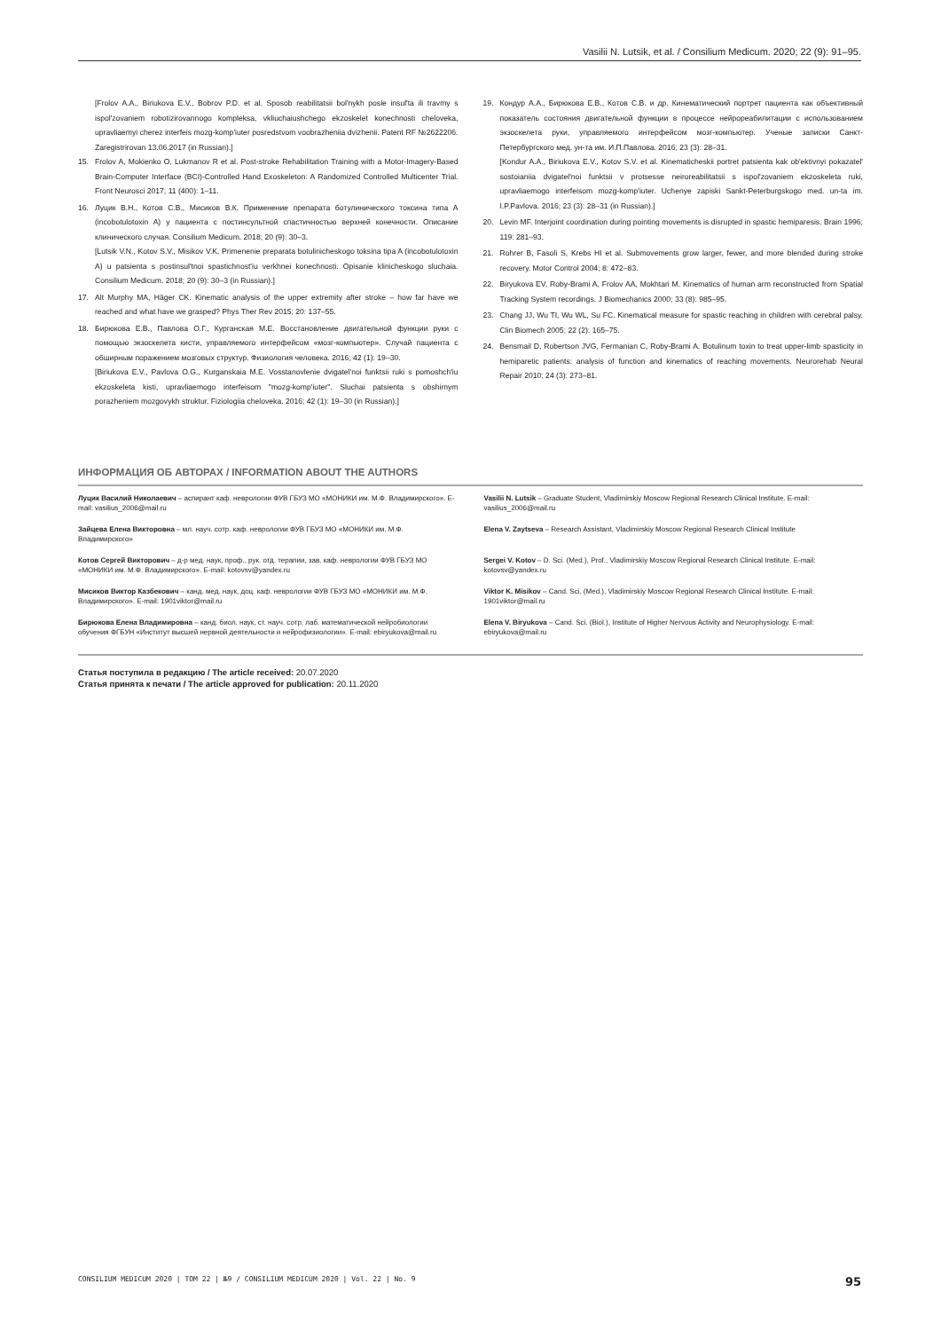Vasilii N. Lutsik, et al. / Consilium Medicum. 2020; 22 (9): 91–95.
[Frolov A.A., Biriukova E.V., Bobrov P.D. et al. Sposob reabilitatsii bol'nykh posle insul'ta ili travmy s ispol'zovaniem robotizirovannogo kompleksa, vkliuchaiushchego ekzoskelet konechnosti cheloveka, upravliaemyi cherez interfeis mozg-komp'iuter posredstvom voobrazheniia dvizhenii. Patent RF №2622206. Zaregistrirovan 13.06.2017 (in Russian).]
15. Frolov A, Mokienko O, Lukmanov R et al. Post-stroke Rehabilitation Training with a Motor-Imagery-Based Brain-Computer Interface (BCI)-Controlled Hand Exoskeleton: A Randomized Controlled Multicenter Trial. Front Neurosci 2017; 11 (400): 1–11.
16. Луцик В.Н., Котов С.В., Мисиков В.К. Применение препарата ботулинического токсина типа А (incobotulotoxin A) у пациента с постинсультной спастичностью верхней конечности. Описание клинического случая. Consilium Medicum. 2018; 20 (9): 30–3.
[Lutsik V.N., Kotov S.V., Misikov V.K. Primenenie preparata botulinicheskogo toksina tipa A (incobotulotoxin A) u patsienta s postinsul'tnoi spastichnost'iu verkhnei konechnosti. Opisanie klinicheskogo sluchaia. Consilium Medicum. 2018; 20 (9): 30–3 (in Russian).]
17. Alt Murphy MA, Häger CK. Kinematic analysis of the upper extremity after stroke – how far have we reached and what have we grasped? Phys Ther Rev 2015; 20: 137–55.
18. Бирюкова Е.В., Павлова О.Г., Курганская М.Е. Восстановление двигательной функции руки с помощью экзоскелета кисти, управляемого интерфейсом «мозг-компьютер». Случай пациента с обширным поражением мозговых структур. Физиология человека. 2016; 42 (1): 19–30.
[Biriukova E.V., Pavlova O.G., Kurganskaia M.E. Vosstanovlenie dvigatel'noi funktsii ruki s pomoshch'iu ekzoskeleta kisti, upravliaemogo interfeisom "mozg-komp'iuter". Sluchai patsienta s obshirnym porazheniem mozgovykh struktur. Fiziologiia cheloveka. 2016; 42 (1): 19–30 (in Russian).]
19. Кондур А.А., Бирюкова Е.В., Котов С.В. и др. Кинематический портрет пациента как объективный показатель состояния двигательной функции в процессе нейрореабилитации с использованием экзоскелета руки, управляемого интерфейсом мозг-компьютер. Ученые записки Санкт-Петербургского мед. ун-та им. И.П.Павлова. 2016; 23 (3): 28–31.
[Kondur A.A., Biriukova E.V., Kotov S.V. et al. Kinematicheskii portret patsienta kak ob'ektivnyi pokazatel' sostoianiia dvigatel'noi funktsii v protsesse neiroreabilitatsii s ispol'zovaniem ekzoskeleta ruki, upravliaemogo interfeisom mozg-komp'iuter. Uchenye zapiski Sankt-Peterburgskogo med. un-ta im. I.P.Pavlova. 2016; 23 (3): 28–31 (in Russian).]
20. Levin MF. Interjoint coordination during pointing movements is disrupted in spastic hemiparesis. Brain 1996; 119: 281–93.
21. Rohrer B, Fasoli S, Krebs HI et al. Submovements grow larger, fewer, and more blended during stroke recovery. Motor Control 2004; 8: 472–83.
22. Biryukova EV, Roby-Brami A, Frolov AA, Mokhtari M. Kinematics of human arm reconstructed from Spatial Tracking System recordings. J Biomechanics 2000; 33 (8): 985–95.
23. Chang JJ, Wu TI, Wu WL, Su FC. Kinematical measure for spastic reaching in children with cerebral palsy. Clin Biomech 2005; 22 (2): 165–75.
24. Bensmail D, Robertson JVG, Fermanian C, Roby-Brami A. Botulinum toxin to treat upper-limb spasticity in hemiparetic patients: analysis of function and kinematics of reaching movements. Neurorehab Neural Repair 2010; 24 (3): 273–81.
ИНФОРМАЦИЯ ОБ АВТОРАХ / INFORMATION ABOUT THE AUTHORS
Луцик Василий Николаевич – аспирант каф. неврологии ФУВ ГБУЗ МО «МОНИКИ им. М.Ф. Владимирского». E-mail: vasilius_2006@mail.ru
Зайцева Елена Викторовна – мл. науч. сотр. каф. неврологии ФУВ ГБУЗ МО «МОНИКИ им. М.Ф. Владимирского»
Котов Сергей Викторович – д-р мед. наук, проф., рук. отд. терапии, зав. каф. неврологии ФУВ ГБУЗ МО «МОНИКИ им. М.Ф. Владимирского». E-mail: kotovsv@yandex.ru
Мисиков Виктор Казбекович – канд. мед. наук, доц. каф. неврологии ФУВ ГБУЗ МО «МОНИКИ им. М.Ф. Владимирского». E-mail: 1901viktor@mail.ru
Бирюкова Елена Владимировна – канд. биол. наук, ст. науч. сотр. лаб. математической нейробиологии обучения ФГБУН «Институт высшей нервной деятельности и нейрофизиологии». E-mail: ebiryukova@mail.ru
Vasilii N. Lutsik – Graduate Student, Vladimirskiy Moscow Regional Research Clinical Institute. E-mail: vasilius_2006@mail.ru
Elena V. Zaytseva – Research Assistant, Vladimirskiy Moscow Regional Research Clinical Institute
Sergei V. Kotov – D. Sci. (Med.), Prof., Vladimirskiy Moscow Regional Research Clinical Institute. E-mail: kotovsv@yandex.ru
Viktor K. Misikov – Cand. Sci. (Med.), Vladimirskiy Moscow Regional Research Clinical Institute. E-mail: 1901viktor@mail.ru
Elena V. Biryukova – Cand. Sci. (Biol.), Institute of Higher Nervous Activity and Neurophysiology. E-mail: ebiryukova@mail.ru
Статья поступила в редакцию / The article received: 20.07.2020
Статья принята к печати / The article approved for publication: 20.11.2020
CONSILIUM MEDICUM 2020 | ТОМ 22 | №9 / CONSILIUM MEDICUM 2020 | Vol. 22 | No. 9 95